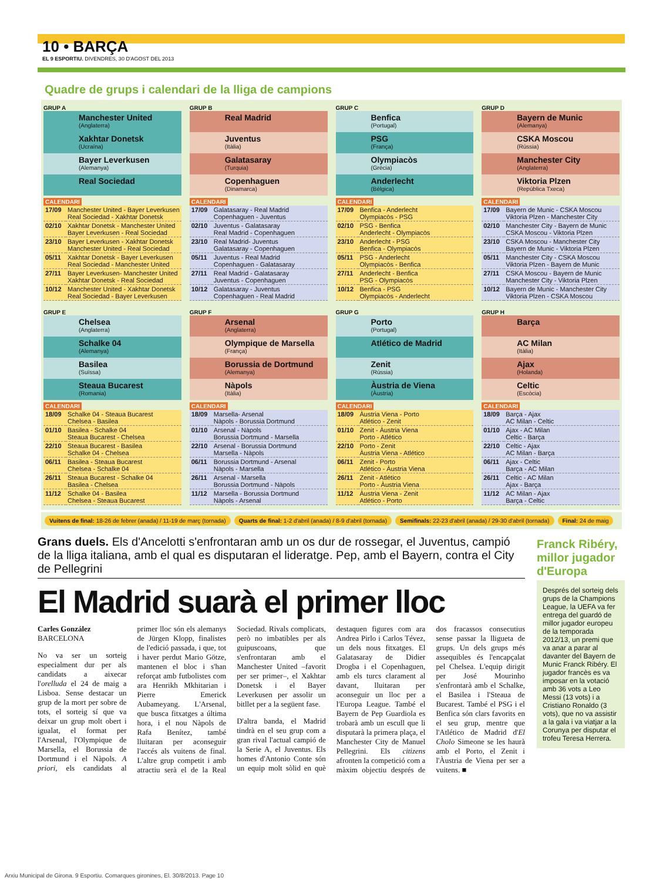10 • BARÇA
EL 9 ESPORTIU. DIVENDRES, 30 D'AGOST DEL 2013
Quadre de grups i calendari de la lliga de campions
GRUP A
Manchester United
(Anglaterra)
Xakhtar Donetsk
(Ucraïna)
Bayer Leverkusen
(Alemanya)
Real Sociedad
CALENDARI
| 17/09 | Manchester United - Bayer Leverkusen Real Sociedad - Xakhtar Donetsk |
| 02/10 | Xakhtar Donetsk - Manchester United Bayer Leverkusen - Real Sociedad |
| 23/10 | Bayer Leverkusen - Xakhtar Donetsk Manchester United - Real Sociedad |
| 05/11 | Xakhtar Donetsk - Bayer Leverkusen Real Sociedad - Manchester United |
| 27/11 | Bayer Leverkusen- Manchester United Xakhtar Donetsk - Real Sociedad |
| 10/12 | Manchester United - Xakhtar Donetsk Real Sociedad - Bayer Leverkusen |
GRUP B
Real Madrid
Juventus
(Itàlia)
Galatasaray
(Turquia)
Copenhaguen
(Dinamarca)
CALENDARI
| 17/09 | Galatasaray - Real Madrid Copenhaguen - Juventus |
| 02/10 | Juventus - Galatasaray Real Madrid - Copenhaguen |
| 23/10 | Real Madrid- Juventus Galatasaray - Copenhaguen |
| 05/11 | Juventus - Real Madrid Copenhaguen - Galatasaray |
| 27/11 | Real Madrid - Galatasaray Juventus - Copenhaguen |
| 10/12 | Galatasaray - Juventus Copenhaguen - Real Madrid |
GRUP C
Benfica
(Portugal)
PSG
(França)
Olympiacòs
(Grècia)
Anderlecht
(Bèlgica)
CALENDARI
| 17/09 | Benfica - Anderlecht Olympiacòs - PSG |
| 02/10 | PSG - Benfica Anderlecht - Olympiacòs |
| 23/10 | Anderlecht - PSG Benfica - Olympiacòs |
| 05/11 | PSG - Anderlecht Olympiacòs - Benfica |
| 27/11 | Anderlecht - Benfica PSG - Olympiacòs |
| 10/12 | Benfica - PSG Olympiacòs - Anderlecht |
GRUP D
Bayern de Munic
(Alemanya)
CSKA Moscou
(Rússia)
Manchester City
(Anglaterra)
Viktoria Plzen
(República Txeca)
CALENDARI
| 17/09 | Bayern de Munic - CSKA Moscou Viktoria Plzen - Manchester City |
| 02/10 | Manchester City - Bayern de Munic CSKA Moscou - Viktoria Plzen |
| 23/10 | CSKA Moscou - Manchester City Bayern de Munic - Viktoria Plzen |
| 05/11 | Manchester City - CSKA Moscou Viktoria Plzen - Bayern de Munic |
| 27/11 | CSKA Moscou - Bayern de Munic Manchester City - Viktoria Plzen |
| 10/12 | Bayern de Munic - Manchester City Viktoria Plzen - CSKA Moscou |
GRUP E
Chelsea
(Anglaterra)
Schalke 04
(Alemanya)
Basilea
(Suïssa)
Steaua Bucarest
(Romania)
CALENDARI
| 18/09 | Schalke 04 - Steaua Bucarest Chelsea - Basilea |
| 01/10 | Basilea - Schalke 04 Steaua Bucarest - Chelsea |
| 22/10 | Steaua Bucarest - Basilea Schalke 04 - Chelsea |
| 06/11 | Basilea - Steaua Bucarest Chelsea - Schalke 04 |
| 26/11 | Steaua Bucarest - Schalke 04 Basilea - Chelsea |
| 11/12 | Schalke 04 - Basilea Chelsea - Steaua Bucarest |
GRUP F
Arsenal
(Anglaterra)
Olympique de Marsella
(França)
Borussia de Dortmund
(Alemanya)
Nàpols
(Itàlia)
CALENDARI
| 18/09 | Marsella- Arsenal Nàpols - Borussia Dortmund |
| 01/10 | Arsenal - Nàpols Borussia Dortmund - Marsella |
| 22/10 | Arsenal - Borussia Dortmund Marsella - Nàpols |
| 06/11 | Borussia Dortmund - Arsenal Nàpols - Marsella |
| 26/11 | Arsenal - Marsella Borussia Dortmund - Nàpols |
| 11/12 | Marsella - Borussia Dortmund Nàpols - Arsenal |
GRUP G
Porto
(Portugal)
Atlético de Madrid
Zenit
(Rússia)
Àustria de Viena
(Àustria)
CALENDARI
| 18/09 | Àustria Viena - Porto Atlético - Zenit |
| 01/10 | Zenit - Àustria Viena Porto - Atlético |
| 22/10 | Porto - Zenit Àustria Viena - Atlético |
| 06/11 | Zenit - Porto Atlético - Àustria Viena |
| 26/11 | Zenit - Atlético Porto - Àustria Viena |
| 11/12 | Àustria Viena - Zenit Atlético - Porto |
GRUP H
Barça
AC Milan
(Itàlia)
Ajax
(Holanda)
Celtic
(Escòcia)
CALENDARI
| 18/09 | Barça - Ajax AC Milan - Celtic |
| 01/10 | Ajax - AC Milan Celtic - Barça |
| 22/10 | Celtic - Ajax AC Milan - Barça |
| 06/11 | Ajax - Celtic Barça - AC Milan |
| 26/11 | Celtic - AC Milan Ajax - Barça |
| 11/12 | AC Milan - Ajax Barça - Celtic |
Vuitens de final: 18-26 de febrer (anada) / 11-19 de març (tornada)
Quarts de final: 1-2 d'abril (anada) / 8-9 d'abril (tornada)
Semifinals: 22-23 d'abril (anada) / 29-30 d'abril (tornada)
Final: 24 de maig
Grans duels. Els d'Ancelotti s'enfrontaran amb un os dur de rossegar, el Juventus, campió de la lliga italiana, amb el qual es disputaran el lideratge. Pep, amb el Bayern, contra el City de Pellegrini
El Madrid suarà el primer lloc
Carles González
BARCELONA
No va ser un sorteig especialment dur per als candidats a aixecar l'orelluda el 24 de maig a Lisboa. Sense destacar un grup de la mort per sobre de tots, el sorteig sí que va deixar un grup molt obert i igualat, el format per l'Arsenal, l'Olympique de Marsella, el Borussia de Dortmund i el Nàpols. A priori, els candidats al primer lloc són els alemanys de Jürgen Klopp, finalistes de l'edició passada, i que, tot i haver perdut Mario Götze, mantenen el bloc i s'han reforçat amb futbolistes com ara Henrikh Mkhitarian i Pierre Emerick Aubameyang. L'Arsenal, que busca fitxatges a última hora, i el nou Nàpols de Rafa Benítez, també lluitaran per aconseguir l'accés als vuitens de final. L'altre grup competit i amb atractiu serà el de la Real Sociedad. Rivals complicats, però no imbatibles per als guipuscoans, que s'enfrontaran amb el Manchester United –favorit per ser primer–, el Xakhtar Donetsk i el Bayer Leverkusen per assolir un bitllet per a la següent fase.
D'altra banda, el Madrid tindrà en el seu grup com a gran rival l'actual campió de la Serie A, el Juventus. Els homes d'Antonio Conte són un equip molt sòlid en què destaquen figures com ara Andrea Pirlo i Carlos Tévez, un dels nous fitxatges. El Galatasaray de Didier Drogba i el Copenhaguen, amb els turcs clarament al davant, lluitaran per aconseguir un lloc per a l'Europa League. També el Bayern de Pep Guardiola es trobarà amb un escull que li disputarà la primera plaça, el Manchester City de Manuel Pellegrini. Els citizens afronten la competició com a màxim objectiu després de dos fracassos consecutius sense passar la lligueta de grups. Un dels grups més assequibles és l'encapçalat pel Chelsea. L'equip dirigit per José Mourinho s'enfrontarà amb el Schalke, el Basilea i l'Steaua de Bucarest. També el PSG i el Benfica són clars favorits en el seu grup, mentre que l'Atlético de Madrid d'El Cholo Simeone se les haurà amb el Porto, el Zenit i l'Àustria de Viena per ser a vuitens. ■
Franck Ribéry, millor jugador d'Europa
Després del sorteig dels grups de la Champions League, la UEFA va fer entrega del guardó de millor jugador europeu de la temporada 2012/13, un premi que va anar a parar al davanter del Bayern de Munic Franck Ribéry. El jugador francès es va imposar en la votació amb 36 vots a Leo Messi (13 vots) i a Cristiano Ronaldo (3 vots), que no va assistir a la gala i va viatjar a la Corunya per disputar el trofeu Teresa Herrera.
Arxiu Municipal de Girona. 9 Esportiu. Comarques gironines, El. 30/8/2013. Page 10